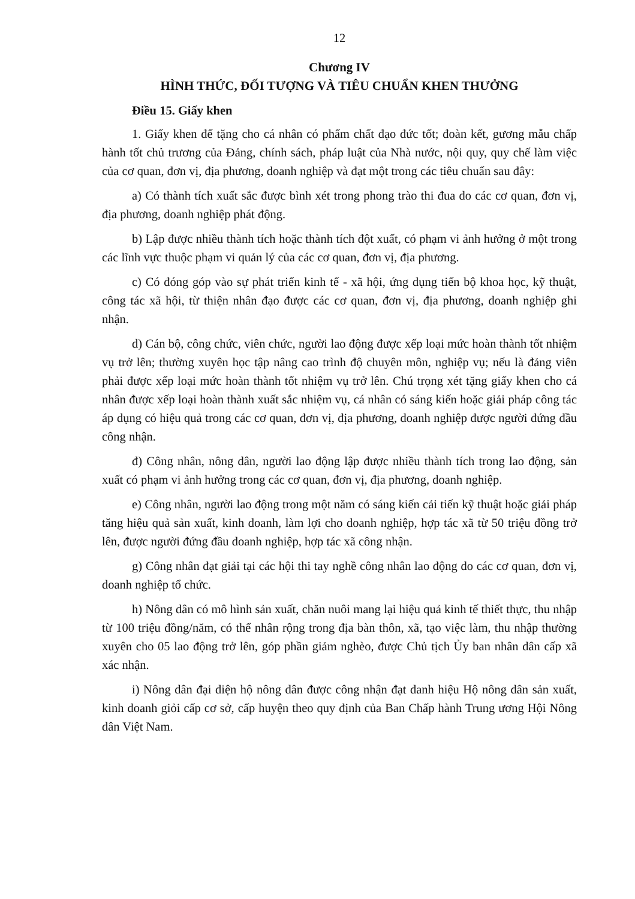12
Chương IV
HÌNH THỨC, ĐỐI TƯỢNG VÀ TIÊU CHUẨN KHEN THƯỞNG
Điều 15. Giấy khen
1. Giấy khen để tặng cho cá nhân có phẩm chất đạo đức tốt; đoàn kết, gương mẫu chấp hành tốt chủ trương của Đảng, chính sách, pháp luật của Nhà nước, nội quy, quy chế làm việc của cơ quan, đơn vị, địa phương, doanh nghiệp và đạt một trong các tiêu chuẩn sau đây:
a) Có thành tích xuất sắc được bình xét trong phong trào thi đua do các cơ quan, đơn vị, địa phương, doanh nghiệp phát động.
b) Lập được nhiều thành tích hoặc thành tích đột xuất, có phạm vi ảnh hưởng ở một trong các lĩnh vực thuộc phạm vi quản lý của các cơ quan, đơn vị, địa phương.
c) Có đóng góp vào sự phát triển kinh tế - xã hội, ứng dụng tiến bộ khoa học, kỹ thuật, công tác xã hội, từ thiện nhân đạo được các cơ quan, đơn vị, địa phương, doanh nghiệp ghi nhận.
d) Cán bộ, công chức, viên chức, người lao động được xếp loại mức hoàn thành tốt nhiệm vụ trở lên; thường xuyên học tập nâng cao trình độ chuyên môn, nghiệp vụ; nếu là đảng viên phải được xếp loại mức hoàn thành tốt nhiệm vụ trở lên. Chú trọng xét tặng giấy khen cho cá nhân được xếp loại hoàn thành xuất sắc nhiệm vụ, cá nhân có sáng kiến hoặc giải pháp công tác áp dụng có hiệu quả trong các cơ quan, đơn vị, địa phương, doanh nghiệp được người đứng đầu công nhận.
đ) Công nhân, nông dân, người lao động lập được nhiều thành tích trong lao động, sản xuất có phạm vi ảnh hưởng trong các cơ quan, đơn vị, địa phương, doanh nghiệp.
e) Công nhân, người lao động trong một năm có sáng kiến cải tiến kỹ thuật hoặc giải pháp tăng hiệu quả sản xuất, kinh doanh, làm lợi cho doanh nghiệp, hợp tác xã từ 50 triệu đồng trở lên, được người đứng đầu doanh nghiệp, hợp tác xã công nhận.
g) Công nhân đạt giải tại các hội thi tay nghề công nhân lao động do các cơ quan, đơn vị, doanh nghiệp tổ chức.
h) Nông dân có mô hình sản xuất, chăn nuôi mang lại hiệu quả kinh tế thiết thực, thu nhập từ 100 triệu đồng/năm, có thể nhân rộng trong địa bàn thôn, xã, tạo việc làm, thu nhập thường xuyên cho 05 lao động trở lên, góp phần giảm nghèo, được Chủ tịch Ủy ban nhân dân cấp xã xác nhận.
i) Nông dân đại diện hộ nông dân được công nhận đạt danh hiệu Hộ nông dân sản xuất, kinh doanh giỏi cấp cơ sở, cấp huyện theo quy định của Ban Chấp hành Trung ương Hội Nông dân Việt Nam.